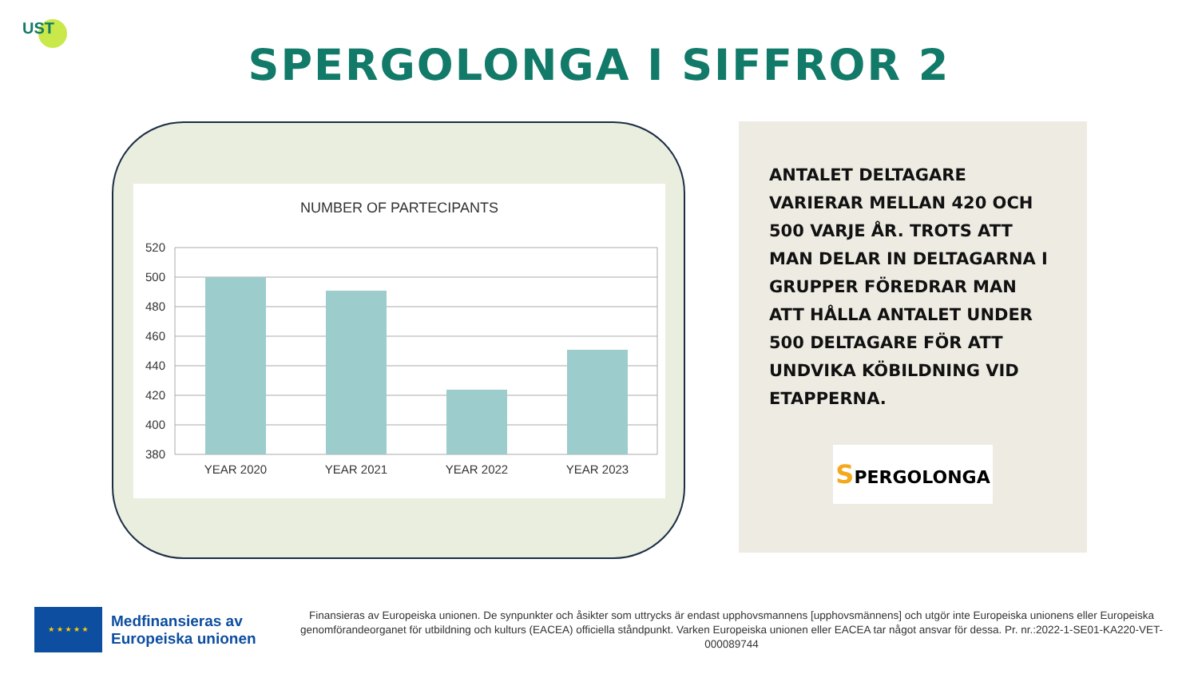UST
SPERGOLONGA I SIFFROR 2
NUMBER OF PARTECIPANTS
520
500
480
460
440
420
400
380
YEAR 2020
YEAR 2021
YEAR 2022
YEAR 2023
ANTALET DELTAGARE VARIERAR MELLAN 420 OCH 500 VARJE ÅR. TROTS ATT MAN DELAR IN DELTAGARNA I GRUPPER FÖREDRAR MAN ATT HÅLLA ANTALET UNDER 500 DELTAGARE FÖR ATT UNDVIKA KÖBILDNING VID ETAPPERNA.
SPERGOLONGA
★ ★ ★ ★ ★
Medfinansieras av Europeiska unionen
Finansieras av Europeiska unionen. De synpunkter och åsikter som uttrycks är endast upphovsmannens [upphovsmännens] och utgör inte Europeiska unionens eller Europeiska genomförandeorganet för utbildning och kulturs (EACEA) officiella ståndpunkt. Varken Europeiska unionen eller EACEA tar något ansvar för dessa. Pr. nr.:2022-1-SE01-KA220-VET-000089744